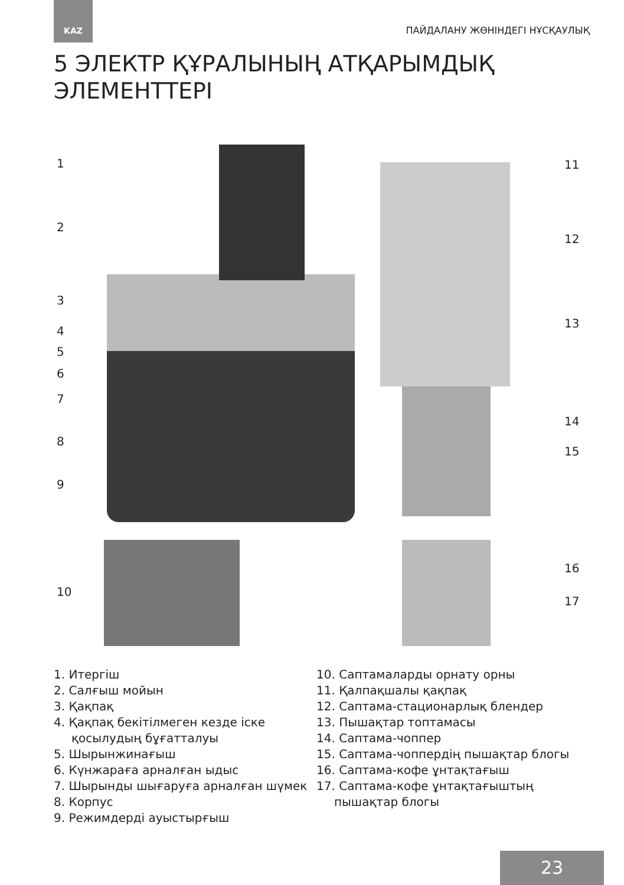KAZ
ПАЙДАЛАНУ ЖӨНІНДЕГІ НҰСҚАУЛЫҚ
5 ЭЛЕКТР ҚҰРАЛЫНЫҢ АТҚАРЫМДЫҚ
ЭЛЕМЕНТТЕРІ
1
2
3
4
5
6
7
8
9
10
11
12
13
14
15
16
17
1. Итергіш
2. Салғыш мойын
3. Қақпақ
4. Қақпақ бекітілмеген кезде іске қосылудың бұғатталуы
5. Шырынжинағыш
6. Күнжараға арналған ыдыс
7. Шырынды шығаруға арналған шүмек
8. Корпус
9. Режимдерді ауыстырғыш
10. Саптамаларды орнату орны
11. Қалпақшалы қақпақ
12. Саптама-стационарлық блендер
13. Пышақтар топтамасы
14. Саптама-чоппер
15. Саптама-чоппердің пышақтар блогы
16. Саптама-кофе ұнтақтағыш
17. Саптама-кофе ұнтақтағыштың пышақтар блогы
23